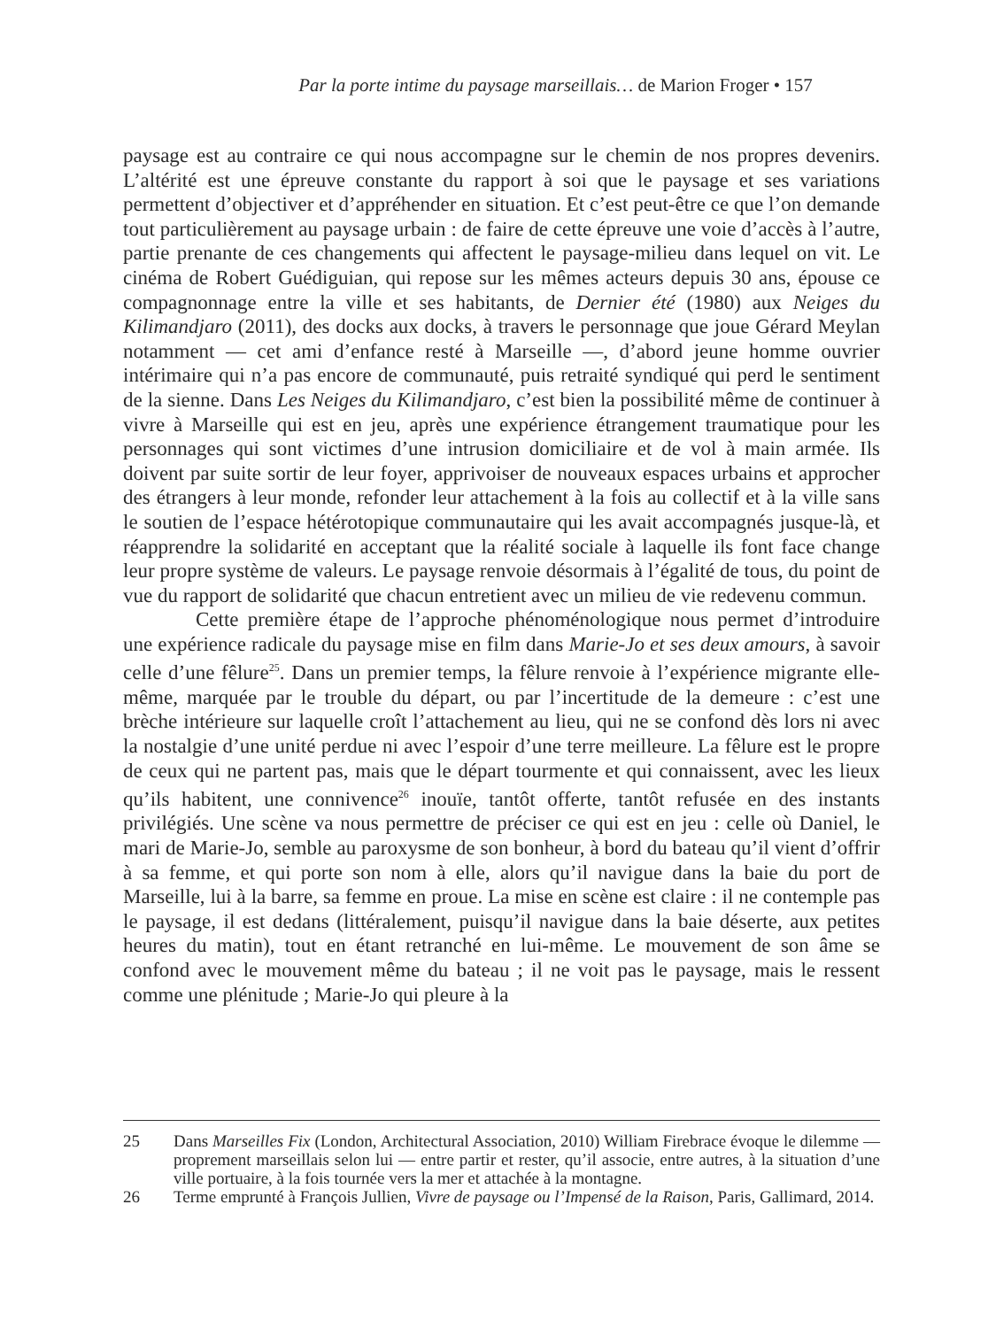Par la porte intime du paysage marseillais… de Marion Froger • 157
paysage est au contraire ce qui nous accompagne sur le chemin de nos propres devenirs. L’altérité est une épreuve constante du rapport à soi que le paysage et ses variations permettent d’objectiver et d’appréhender en situation. Et c’est peut-être ce que l’on demande tout particulièrement au paysage urbain : de faire de cette épreuve une voie d’accès à l’autre, partie prenante de ces changements qui affectent le paysage-milieu dans lequel on vit. Le cinéma de Robert Guédiguian, qui repose sur les mêmes acteurs depuis 30 ans, épouse ce compagnonnage entre la ville et ses habitants, de Dernier été (1980) aux Neiges du Kilimandjaro (2011), des docks aux docks, à travers le personnage que joue Gérard Meylan notamment — cet ami d’enfance resté à Marseille —, d’abord jeune homme ouvrier intérimaire qui n’a pas encore de communauté, puis retraité syndiqué qui perd le sentiment de la sienne. Dans Les Neiges du Kilimandjaro, c’est bien la possibilité même de continuer à vivre à Marseille qui est en jeu, après une expérience étrangement traumatique pour les personnages qui sont victimes d’une intrusion domiciliaire et de vol à main armée. Ils doivent par suite sortir de leur foyer, apprivoiser de nouveaux espaces urbains et approcher des étrangers à leur monde, refonder leur attachement à la fois au collectif et à la ville sans le soutien de l’espace hétérotopique communautaire qui les avait accompagnés jusque-là, et réapprendre la solidarité en acceptant que la réalité sociale à laquelle ils font face change leur propre système de valeurs. Le paysage renvoie désormais à l’égalité de tous, du point de vue du rapport de solidarité que chacun entretient avec un milieu de vie redevenu commun.
Cette première étape de l’approche phénoménologique nous permet d’introduire une expérience radicale du paysage mise en film dans Marie-Jo et ses deux amours, à savoir celle d’une fêlure<sup>25</sup>. Dans un premier temps, la fêlure renvoie à l’expérience migrante elle-même, marquée par le trouble du départ, ou par l’incertitude de la demeure : c’est une brèche intérieure sur laquelle croît l’attachement au lieu, qui ne se confond dès lors ni avec la nostalgie d’une unité perdue ni avec l’espoir d’une terre meilleure. La fêlure est le propre de ceux qui ne partent pas, mais que le départ tourmente et qui connaissent, avec les lieux qu’ils habitent, une connivence<sup>26</sup> inouïe, tantôt offerte, tantôt refusée en des instants privilégiés. Une scène va nous permettre de préciser ce qui est en jeu : celle où Daniel, le mari de Marie-Jo, semble au paroxysme de son bonheur, à bord du bateau qu’il vient d’offrir à sa femme, et qui porte son nom à elle, alors qu’il navigue dans la baie du port de Marseille, lui à la barre, sa femme en proue. La mise en scène est claire : il ne contemple pas le paysage, il est dedans (littéralement, puisqu’il navigue dans la baie déserte, aux petites heures du matin), tout en étant retranché en lui-même. Le mouvement de son âme se confond avec le mouvement même du bateau ; il ne voit pas le paysage, mais le ressent comme une plénitude ; Marie-Jo qui pleure à la
25 Dans Marseilles Fix (London, Architectural Association, 2010) William Firebrace évoque le dilemme — proprement marseillais selon lui — entre partir et rester, qu’il associe, entre autres, à la situation d’une ville portuaire, à la fois tournée vers la mer et attachée à la montagne.
26 Terme emprunté à François Jullien, Vivre de paysage ou l’Impensé de la Raison, Paris, Gallimard, 2014.